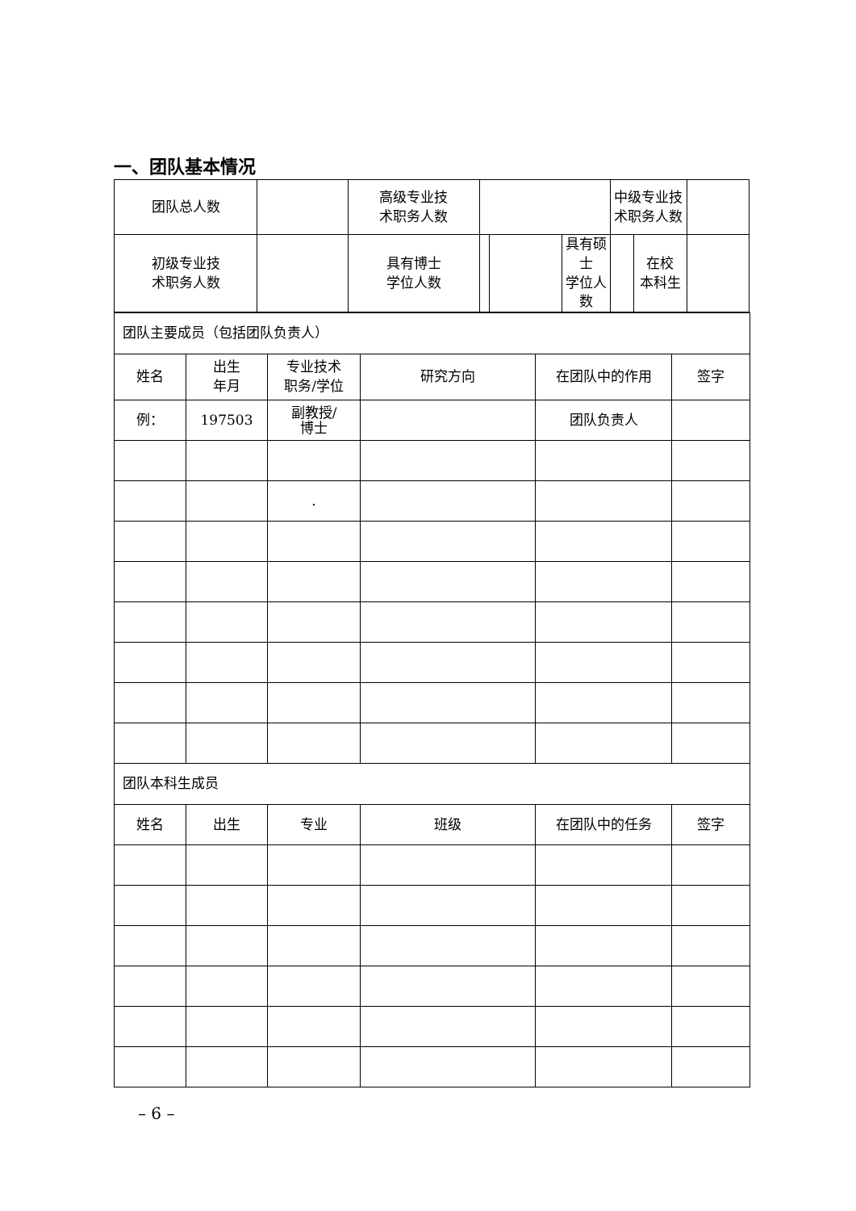一、团队基本情况
| 团队总人数 | | 高级专业技 术职务人数 | | | | 中级专业技 术职务人数 | | |
| 初级专业技 术职务人数 | | 具有博士 学位人数 | | | 具有硕士 学位人数 | | 在校 本科生 | |
| 团队主要成员（包括团队负责人） | | | | | |
| 姓名 | 出生 年月 | 专业技术 职务/学位 | 研究方向 | 在团队中的作用 | 签字 |
| 例： | 197503 | 副教授/ 博士 | | 团队负责人 | |
| | | . | | | |
| 团队本科生成员 | | | | | |
| 姓名 | 出生 | 专业 | 班级 | 在团队中的任务 | 签字 |
– 6 –